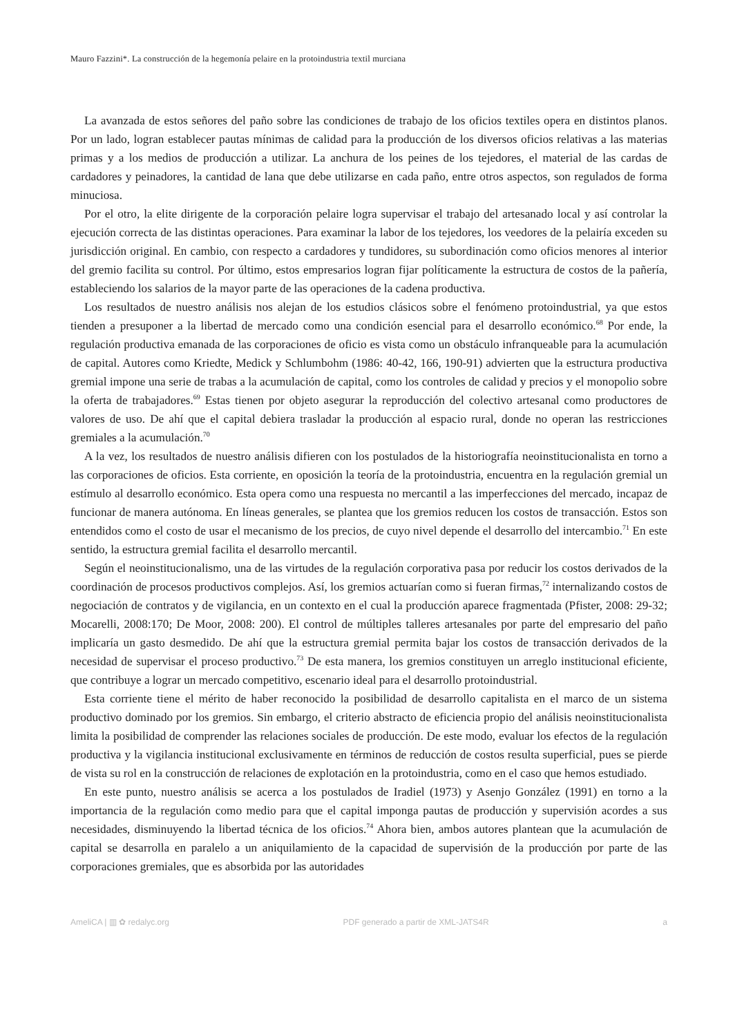Mauro Fazzini*. La construcción de la hegemonía pelaire en la protoindustria textil murciana
La avanzada de estos señores del paño sobre las condiciones de trabajo de los oficios textiles opera en distintos planos. Por un lado, logran establecer pautas mínimas de calidad para la producción de los diversos oficios relativas a las materias primas y a los medios de producción a utilizar. La anchura de los peines de los tejedores, el material de las cardas de cardadores y peinadores, la cantidad de lana que debe utilizarse en cada paño, entre otros aspectos, son regulados de forma minuciosa.
Por el otro, la elite dirigente de la corporación pelaire logra supervisar el trabajo del artesanado local y así controlar la ejecución correcta de las distintas operaciones. Para examinar la labor de los tejedores, los veedores de la pelairía exceden su jurisdicción original. En cambio, con respecto a cardadores y tundidores, su subordinación como oficios menores al interior del gremio facilita su control. Por último, estos empresarios logran fijar políticamente la estructura de costos de la pañería, estableciendo los salarios de la mayor parte de las operaciones de la cadena productiva.
Los resultados de nuestro análisis nos alejan de los estudios clásicos sobre el fenómeno protoindustrial, ya que estos tienden a presuponer a la libertad de mercado como una condición esencial para el desarrollo económico.<sup>68</sup> Por ende, la regulación productiva emanada de las corporaciones de oficio es vista como un obstáculo infranqueable para la acumulación de capital. Autores como Kriedte, Medick y Schlumbohm (1986: 40-42, 166, 190-91) advierten que la estructura productiva gremial impone una serie de trabas a la acumulación de capital, como los controles de calidad y precios y el monopolio sobre la oferta de trabajadores.<sup>69</sup> Estas tienen por objeto asegurar la reproducción del colectivo artesanal como productores de valores de uso. De ahí que el capital debiera trasladar la producción al espacio rural, donde no operan las restricciones gremiales a la acumulación.<sup>70</sup>
A la vez, los resultados de nuestro análisis difieren con los postulados de la historiografía neoinstitucionalista en torno a las corporaciones de oficios. Esta corriente, en oposición la teoría de la protoindustria, encuentra en la regulación gremial un estímulo al desarrollo económico. Esta opera como una respuesta no mercantil a las imperfecciones del mercado, incapaz de funcionar de manera autónoma. En líneas generales, se plantea que los gremios reducen los costos de transacción. Estos son entendidos como el costo de usar el mecanismo de los precios, de cuyo nivel depende el desarrollo del intercambio.<sup>71</sup> En este sentido, la estructura gremial facilita el desarrollo mercantil.
Según el neoinstitucionalismo, una de las virtudes de la regulación corporativa pasa por reducir los costos derivados de la coordinación de procesos productivos complejos. Así, los gremios actuarían como si fueran firmas,<sup>72</sup> internalizando costos de negociación de contratos y de vigilancia, en un contexto en el cual la producción aparece fragmentada (Pfister, 2008: 29-32; Mocarelli, 2008:170; De Moor, 2008: 200). El control de múltiples talleres artesanales por parte del empresario del paño implicaría un gasto desmedido. De ahí que la estructura gremial permita bajar los costos de transacción derivados de la necesidad de supervisar el proceso productivo.<sup>73</sup> De esta manera, los gremios constituyen un arreglo institucional eficiente, que contribuye a lograr un mercado competitivo, escenario ideal para el desarrollo protoindustrial.
Esta corriente tiene el mérito de haber reconocido la posibilidad de desarrollo capitalista en el marco de un sistema productivo dominado por los gremios. Sin embargo, el criterio abstracto de eficiencia propio del análisis neoinstitucionalista limita la posibilidad de comprender las relaciones sociales de producción. De este modo, evaluar los efectos de la regulación productiva y la vigilancia institucional exclusivamente en términos de reducción de costos resulta superficial, pues se pierde de vista su rol en la construcción de relaciones de explotación en la protoindustria, como en el caso que hemos estudiado.
En este punto, nuestro análisis se acerca a los postulados de Iradiel (1973) y Asenjo González (1991) en torno a la importancia de la regulación como medio para que el capital imponga pautas de producción y supervisión acordes a sus necesidades, disminuyendo la libertad técnica de los oficios.<sup>74</sup> Ahora bien, ambos autores plantean que la acumulación de capital se desarrolla en paralelo a un aniquilamiento de la capacidad de supervisión de la producción por parte de las corporaciones gremiales, que es absorbida por las autoridades
AmeliCA | ▥ ✿ redalyc.org PDF generado a partir de XML-JATS4R a